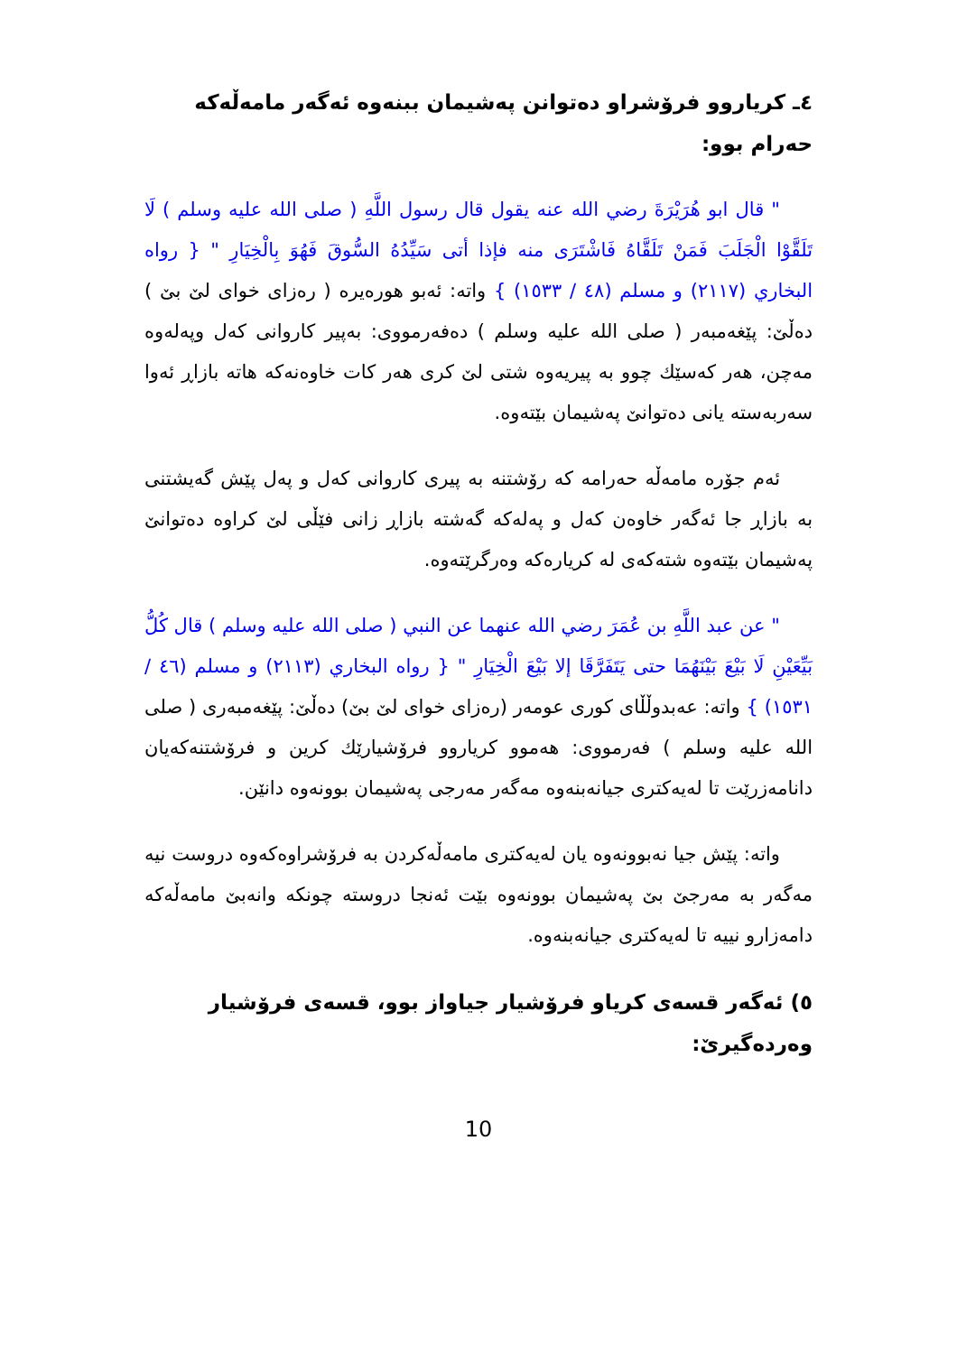٤ـ كرياروو فرۆشراو دەتوانن پەشيمان ببنەوە ئەگەر مامەڵەكە حەرام بوو:
" قال ابو هُرَيْرَةَ رضي الله عنه يقول قال رسول اللَّهِ ( صلى الله عليه وسلم ) لَا تَلَقَّوْا الْجَلَبَ فَمَنْ تَلَقَّاهُ فَاشْتَرَى منه فإذا أتى سَيِّدُهُ السُّوقَ فَهُوَ بِالْخِيَارِ " { رواه البخاري (٢١١٧) و مسلم (٤٨ / ١٥٣٣) } واتە: ئەبو هورەيرە ( رەزای خوای لێ بێ ) دەڵێ: پێغەمبەر ( صلى الله عليه وسلم ) دەفەرمووی: بەپیر كاروانی كەل وپەلەوە مەچن، هەر كەسێك چوو بە پیریەوە شتی لێ كری هەر كات خاوەنەكە هاتە بازاڕ ئەوا سەربەستە یانی دەتوانێ پەشیمان بێتەوە.
ئەم جۆرە مامەڵە حەرامە كە رۆشتنە بە پیری كاروانی كەل و پەل پێش گەیشتنی بە بازاڕ جا ئەگەر خاوەن كەل و پەلەكە گەشتە بازاڕ زانی فێڵی لێ كراوە دەتوانێ پەشیمان بێتەوە شتەكەی لە كریارەكە وەرگرێتەوە.
" عن عبد اللَّهِ بن عُمَرَ رضي الله عنهما عن النبي ( صلى الله عليه وسلم ) قال كُلُّ بَيِّعَيْنِ لَا بَيْعَ بَيْنَهُمَا حتى يَتَفَرَّقَا إلا بَيْعَ الْخِيَارِ " { رواه البخاري (٢١١٣) و مسلم (٤٦ / ١٥٣١) } واتە: عەبدوڵڵای كوری عومەر (رەزای خوای لێ بێ) دەڵێ: پێغەمبەری ( صلى الله عليه وسلم ) فەرمووی: هەموو كرياروو فرۆشيارێك كرين و فرۆشتنەكەيان دانامەزرێت تا لەيەكتری جيانەبنەوە مەگەر مەرجی پەشيمان بوونەوە دانێن.
واتە: پێش جيا نەبوونەوە يان لەيەكتری مامەڵەكردن بە فرۆشراوەكەوە دروست نيە مەگەر بە مەرجێ بێ پەشيمان بوونەوە بێت ئەنجا دروستە چونكە وانەبێ مامەڵەكە دامەزارو نييە تا لەيەكتری جيانەبنەوە.
٥) ئەگەر قسەی كرياو فرۆشيار جياواز بوو، قسەی فرۆشيار وەردەگيرێ:
10